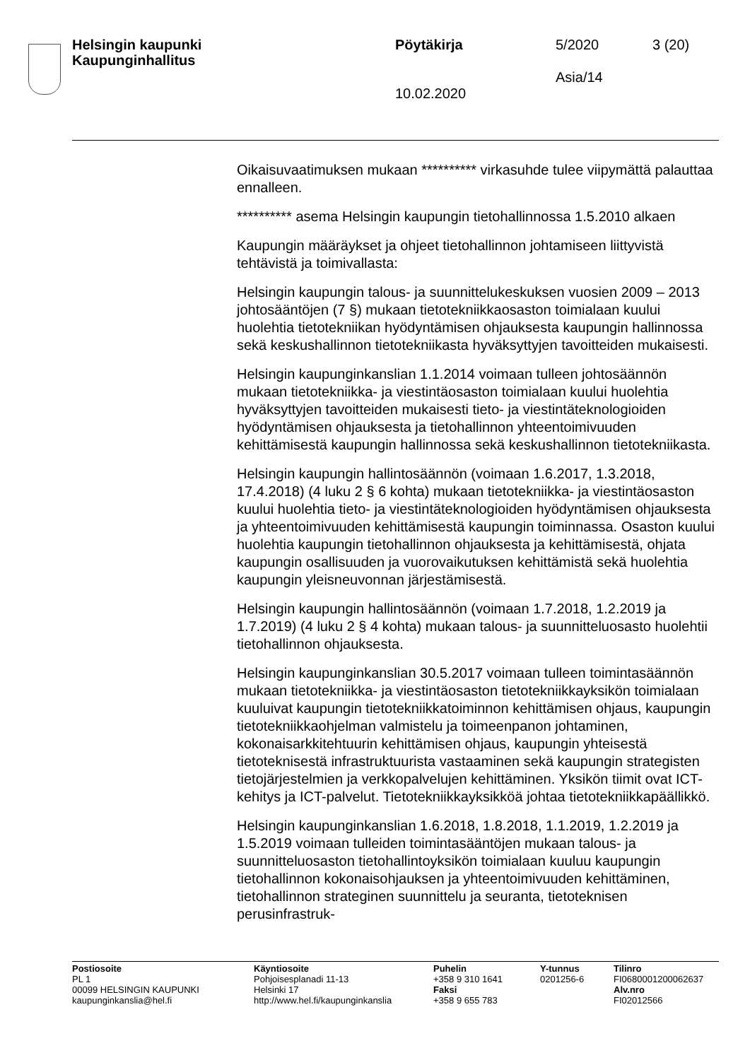Helsingin kaupunki
Kaupunginhallitus
Pöytäkirja
10.02.2020
5/2020
Asia/14
3 (20)
Oikaisuvaatimuksen mukaan ********** virkasuhde tulee viipymättä palauttaa ennalleen.
********** asema Helsingin kaupungin tietohallinnossa 1.5.2010 alkaen
Kaupungin määräykset ja ohjeet tietohallinnon johtamiseen liittyvistä tehtävistä ja toimivallasta:
Helsingin kaupungin talous- ja suunnittelukeskuksen vuosien 2009 – 2013 johtosääntöjen (7 §) mukaan tietotekniikkaosaston toimialaan kuului huolehtia tietotekniikan hyödyntämisen ohjauksesta kaupungin hallinnossa sekä keskushallinnon tietotekniikasta hyväksyttyjen tavoitteiden mukaisesti.
Helsingin kaupunginkanslian 1.1.2014 voimaan tulleen johtosäännön mukaan tietotekniikka- ja viestintäosaston toimialaan kuului huolehtia hyväksyttyjen tavoitteiden mukaisesti tieto- ja viestintäteknologioiden hyödyntämisen ohjauksesta ja tietohallinnon yhteentoimivuuden kehittämisestä kaupungin hallinnossa sekä keskushallinnon tietotekniikasta.
Helsingin kaupungin hallintosäännön (voimaan 1.6.2017, 1.3.2018, 17.4.2018) (4 luku 2 § 6 kohta) mukaan tietotekniikka- ja viestintäosaston kuului huolehtia tieto- ja viestintäteknologioiden hyödyntämisen ohjauksesta ja yhteentoimivuuden kehittämisestä kaupungin toiminnassa. Osaston kuului huolehtia kaupungin tietohallinnon ohjauksesta ja kehittämisestä, ohjata kaupungin osallisuuden ja vuorovaikutuksen kehittämistä sekä huolehtia kaupungin yleisneuvonnan järjestämisestä.
Helsingin kaupungin hallintosäännön (voimaan 1.7.2018, 1.2.2019 ja 1.7.2019) (4 luku 2 § 4 kohta) mukaan talous- ja suunnitteluosasto huolehtii tietohallinnon ohjauksesta.
Helsingin kaupunginkanslian 30.5.2017 voimaan tulleen toimintasäännön mukaan tietotekniikka- ja viestintäosaston tietotekniikkayksikön toimialaan kuuluivat kaupungin tietotekniikkatoiminnon kehittämisen ohjaus, kaupungin tietotekniikkaohjelman valmistelu ja toimeenpanon johtaminen, kokonaisarkkitehtuurin kehittämisen ohjaus, kaupungin yhteisestä tietoteknisestä infrastruktuurista vastaaminen sekä kaupungin strategisten tietojärjestelmien ja verkkopalvelujen kehittäminen. Yksikön tiimit ovat ICT-kehitys ja ICT-palvelut. Tietotekniikkayksikköä johtaa tietotekniikkapäällikkö.
Helsingin kaupunginkanslian 1.6.2018, 1.8.2018, 1.1.2019, 1.2.2019 ja 1.5.2019 voimaan tulleiden toimintasääntöjen mukaan talous- ja suunnitteluosaston tietohallintoyksikön toimialaan kuuluu kaupungin tietohallinnon kokonaisohjauksen ja yhteentoimivuuden kehittäminen, tietohallinnon strateginen suunnittelu ja seuranta, tietoteknisen perusinfrastruk-
Postiosoite
PL 1
00099 HELSINGIN KAUPUNKI
kaupunginkanslia@hel.fi
Käyntiosoite
Pohjoisesplanadi 11-13
Helsinki 17
http://www.hel.fi/kaupunginkanslia
Puhelin
+358 9 310 1641
Faksi
+358 9 655 783
Y-tunnus
0201256-6
Tilinro
FI0680001200062637
Alv.nro
FI02012566